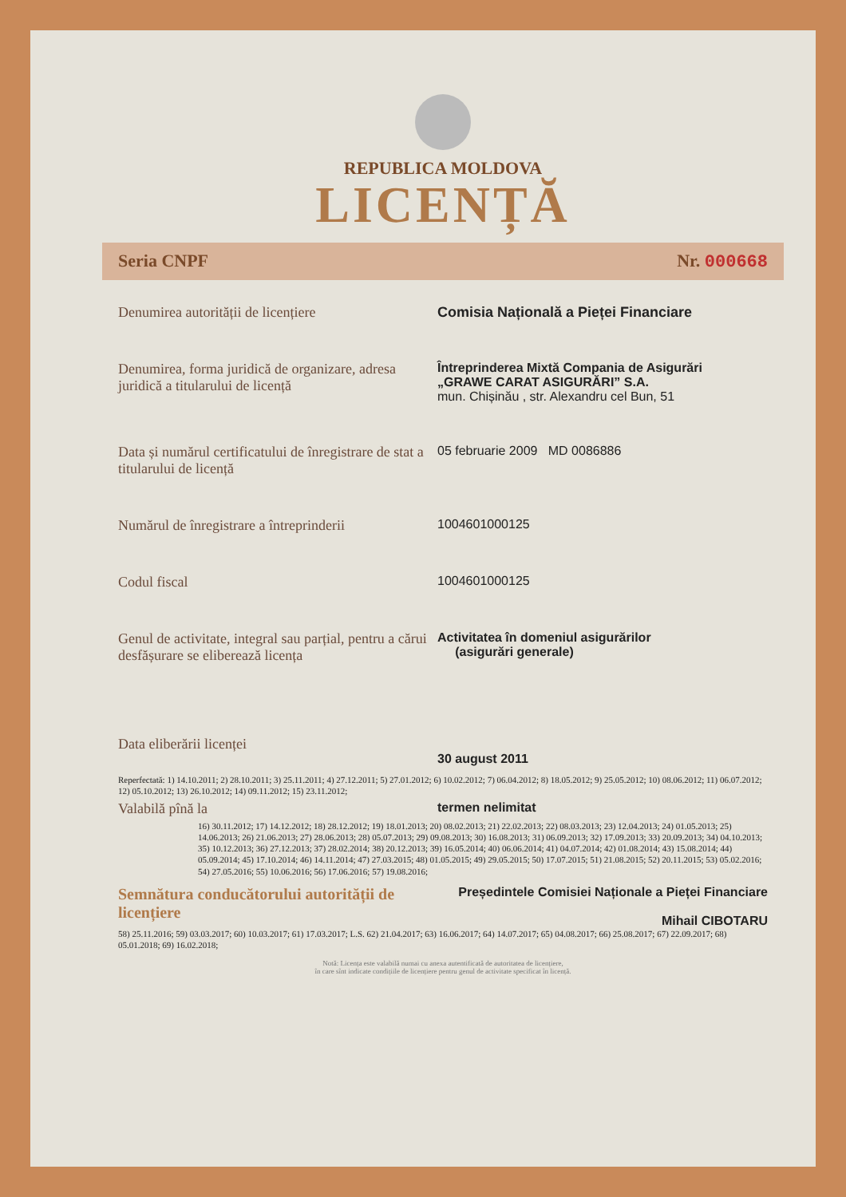REPUBLICA MOLDOVA
LICENȚĂ
Seria CNPF Nr. 000668
Denumirea autorității de licențiere Comisia Națională a Pieței Financiare
Denumirea, forma juridică de organizare, adresa juridică a titularului de licență
Întreprinderea Mixtă Compania de Asigurări
„GRAWE CARAT ASIGURĂRI” S.A.
mun. Chișinău , str. Alexandru cel Bun, 51
Data și numărul certificatului de înregistrare de stat a titularului de licență
05 februarie 2009 MD 0086886
Numărul de înregistrare a întreprinderii
1004601000125
Codul fiscal 1004601000125
Genul de activitate, integral sau parțial, pentru a cărui desfășurare se eliberează licența
Activitatea în domeniul asigurărilor
(asigurări generale)
Data eliberării licenței
30 august 2011
Reperfectată: 1) 14.10.2011; 2) 28.10.2011; 3) 25.11.2011; 4) 27.12.2011; 5) 27.01.2012; 6) 10.02.2012; 7) 06.04.2012; 8) 18.05.2012; 9) 25.05.2012; 10) 08.06.2012; 11) 06.07.2012; 12) 05.10.2012; 13) 26.10.2012; 14) 09.11.2012; 15) 23.11.2012;
Valabilă pînă la termen nelimitat
16) 30.11.2012; 17) 14.12.2012; 18) 28.12.2012; 19) 18.01.2013; 20) 08.02.2013; 21) 22.02.2013; 22) 08.03.2013; 23) 12.04.2013; 24) 01.05.2013; 25) 14.06.2013; 26) 21.06.2013; 27) 28.06.2013; 28) 05.07.2013; 29) 09.08.2013; 30) 16.08.2013; 31) 06.09.2013; 32) 17.09.2013; 33) 20.09.2013; 34) 04.10.2013; 35) 10.12.2013; 36) 27.12.2013; 37) 28.02.2014; 38) 20.12.2013; 39) 16.05.2014; 40) 06.06.2014; 41) 04.07.2014; 42) 01.08.2014; 43) 15.08.2014; 44) 05.09.2014; 45) 17.10.2014; 46) 14.11.2014; 47) 27.03.2015; 48) 01.05.2015; 49) 29.05.2015; 50) 17.07.2015; 51) 21.08.2015; 52) 20.11.2015; 53) 05.02.2016; 54) 27.05.2016; 55) 10.06.2016; 56) 17.06.2016; 57) 19.08.2016;
Semnătura conducătorului autorității de licențiere
Președintele Comisiei Naționale a Pieței Financiare
Mihail CIBOTARU
58) 25.11.2016; 59) 03.03.2017; 60) 10.03.2017; 61) 17.03.2017; L.S. 62) 21.04.2017; 63) 16.06.2017; 64) 14.07.2017; 65) 04.08.2017; 66) 25.08.2017; 67) 22.09.2017; 68) 05.01.2018; 69) 16.02.2018;
Notă: Licența este valabilă numai cu anexa autentificată de autoritatea de licențiere,
în care sînt indicate condițiile de licențiere pentru genul de activitate specificat în licență.